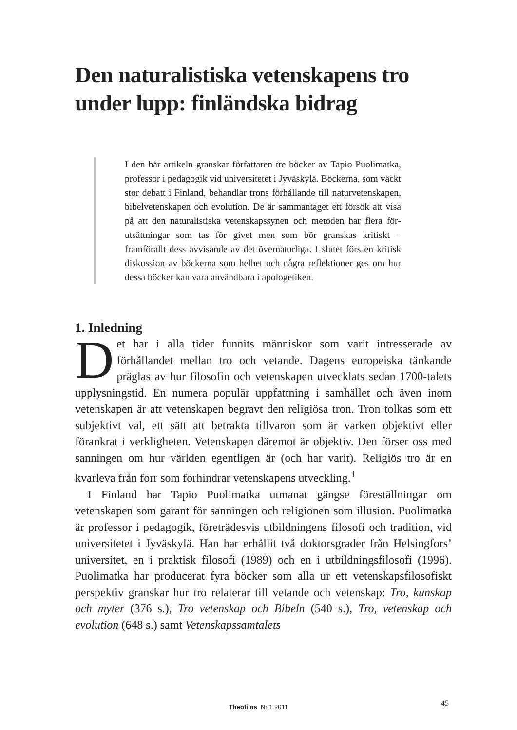Den naturalistiska vetenskapens tro under lupp: finländska bidrag
I den här artikeln granskar författaren tre böcker av Tapio Puolimatka, professor i pedagogik vid universitetet i Jyväskylä. Böckerna, som väckt stor debatt i Finland, behandlar trons förhållande till naturvetenskapen, bibelvetenskapen och evolution. De är sammantaget ett försök att visa på att den naturalistiska vetenskapssynen och metoden har flera för­utsättningar som tas för givet men som bör granskas kri­tiskt – framförallt dess avvisande av det övernaturliga. I slutet förs en kritisk diskussion av böckerna som helhet och några reflektioner ges om hur dessa böcker kan vara användbara i apologetiken.
1. Inledning
Det har i alla tider funnits människor som varit intresserade av förhållandet mellan tro och vetande. Dagens europeiska tänkande präglas av hur filosofin och vetenskapen utvecklats sedan 1700-talets upplysningstid. En numera populär uppfattning i samhället och även inom vetenskapen är att vetenskapen begravt den religiösa tron. Tron tolkas som ett subjektivt val, ett sätt att betrakta tillvaron som är varken objektivt eller förankrat i verkligheten. Vetenskapen däremot är objektiv. Den förser oss med sanningen om hur världen egentligen är (och har varit). Religiös tro är en kvarleva från förr som förhindrar vetenskapens utveckling.<sup>1</sup>
I Finland har Tapio Puolimatka utmanat gängse föreställningar om vetenskapen som garant för sanningen och religionen som illusion. Puolimatka är professor i pedagogik, företrädesvis utbildningens filosofi och tradition, vid universitetet i Jyväskylä. Han har erhållit två doktors­grader från Helsingfors’ universitet, en i praktisk filosofi (1989) och en i utbildningsfilosofi (1996). Puolimatka har producerat fyra böcker som alla ur ett vetenskapsfilosofiskt perspektiv granskar hur tro relaterar till vetande och vetenskap: Tro, kunskap och myter (376 s.), Tro vetenskap och Bibeln (540 s.), Tro, vetenskap och evolution (648 s.) samt Vetenskapssamtalets
Theofilos Nr 1 2011 45